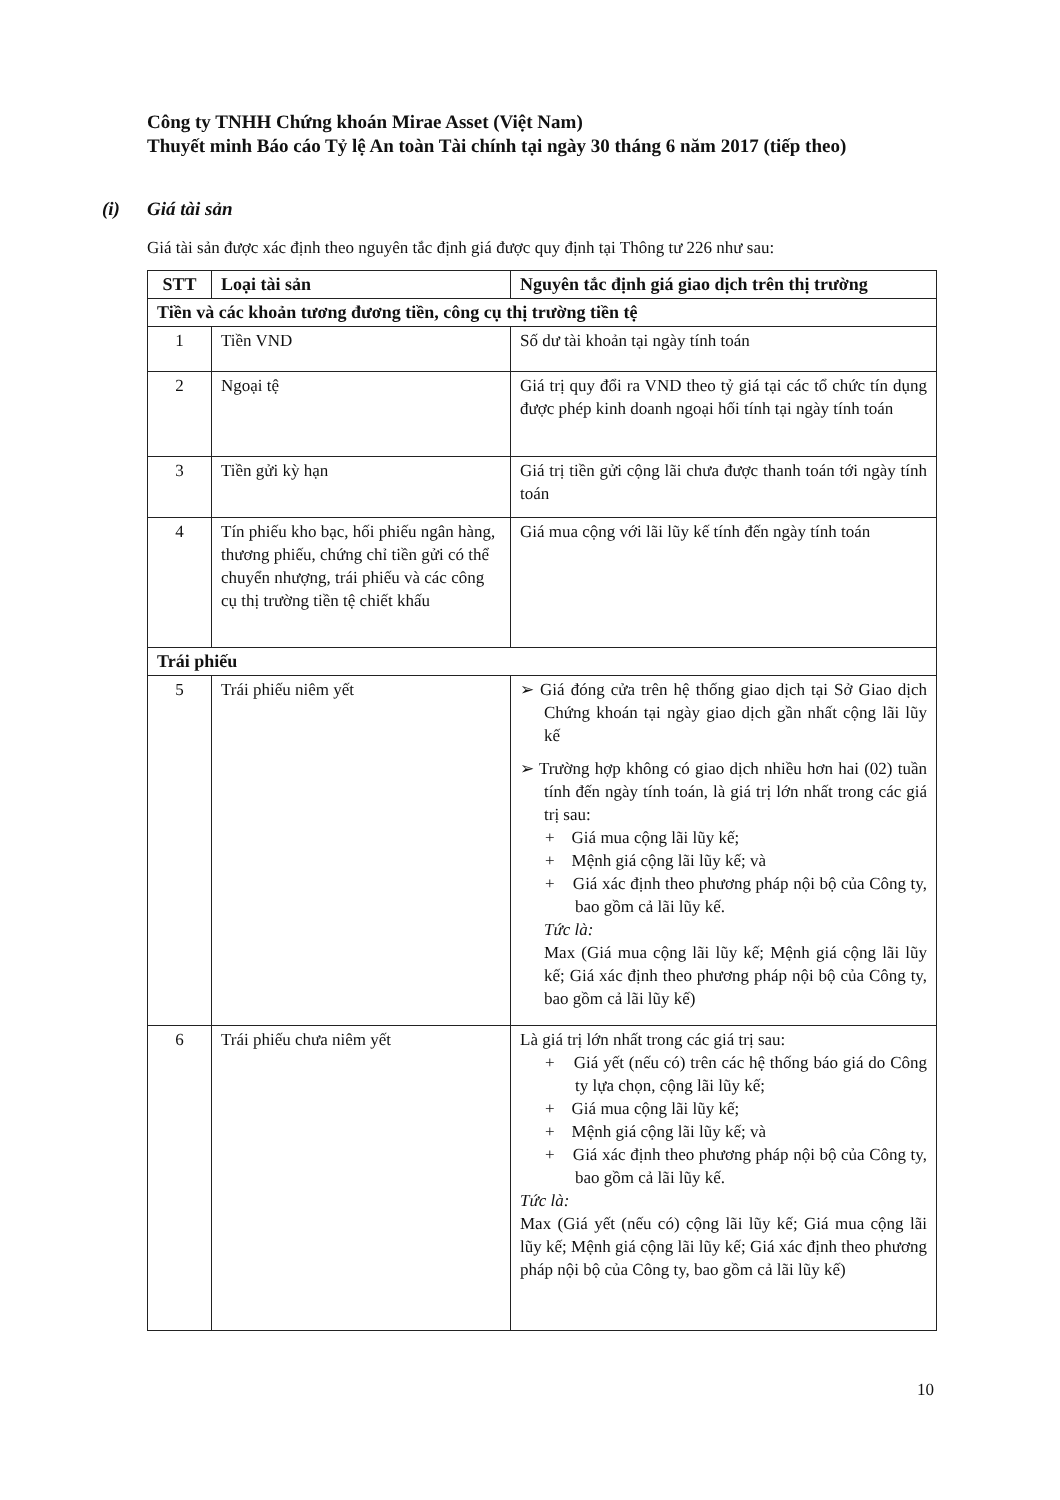Công ty TNHH Chứng khoán Mirae Asset (Việt Nam)
Thuyết minh Báo cáo Tỷ lệ An toàn Tài chính tại ngày 30 tháng 6 năm 2017 (tiếp theo)
(i) Giá tài sản
Giá tài sản được xác định theo nguyên tắc định giá được quy định tại Thông tư 226 như sau:
| STT | Loại tài sản | Nguyên tắc định giá giao dịch trên thị trường |
| --- | --- | --- |
| Tiền và các khoản tương đương tiền, công cụ thị trường tiền tệ | | |
| 1 | Tiền VND | Số dư tài khoản tại ngày tính toán |
| 2 | Ngoại tệ | Giá trị quy đổi ra VND theo tỷ giá tại các tổ chức tín dụng được phép kinh doanh ngoại hối tính tại ngày tính toán |
| 3 | Tiền gửi kỳ hạn | Giá trị tiền gửi cộng lãi chưa được thanh toán tới ngày tính toán |
| 4 | Tín phiếu kho bạc, hối phiếu ngân hàng, thương phiếu, chứng chỉ tiền gửi có thể chuyển nhượng, trái phiếu và các công cụ thị trường tiền tệ chiết khấu | Giá mua cộng với lãi lũy kế tính đến ngày tính toán |
| Trái phiếu | | |
| 5 | Trái phiếu niêm yết | ➢ Giá đóng cửa trên hệ thống giao dịch tại Sở Giao dịch Chứng khoán tại ngày giao dịch gần nhất cộng lãi lũy kế ➢ Trường hợp không có giao dịch nhiều hơn hai (02) tuần tính đến ngày tính toán, là giá trị lớn nhất trong các giá trị sau: + Giá mua cộng lãi lũy kế; + Mệnh giá cộng lãi lũy kế; và + Giá xác định theo phương pháp nội bộ của Công ty, bao gồm cả lãi lũy kế. Tức là: Max (Giá mua cộng lãi lũy kế; Mệnh giá cộng lãi lũy kế; Giá xác định theo phương pháp nội bộ của Công ty, bao gồm cả lãi lũy kế) |
| 6 | Trái phiếu chưa niêm yết | Là giá trị lớn nhất trong các giá trị sau: + Giá yết (nếu có) trên các hệ thống báo giá do Công ty lựa chọn, cộng lãi lũy kế; + Giá mua cộng lãi lũy kế; + Mệnh giá cộng lãi lũy kế; và + Giá xác định theo phương pháp nội bộ của Công ty, bao gồm cả lãi lũy kế. Tức là: Max (Giá yết (nếu có) cộng lãi lũy kế; Giá mua cộng lãi lũy kế; Mệnh giá cộng lãi lũy kế; Giá xác định theo phương pháp nội bộ của Công ty, bao gồm cả lãi lũy kế) |
10